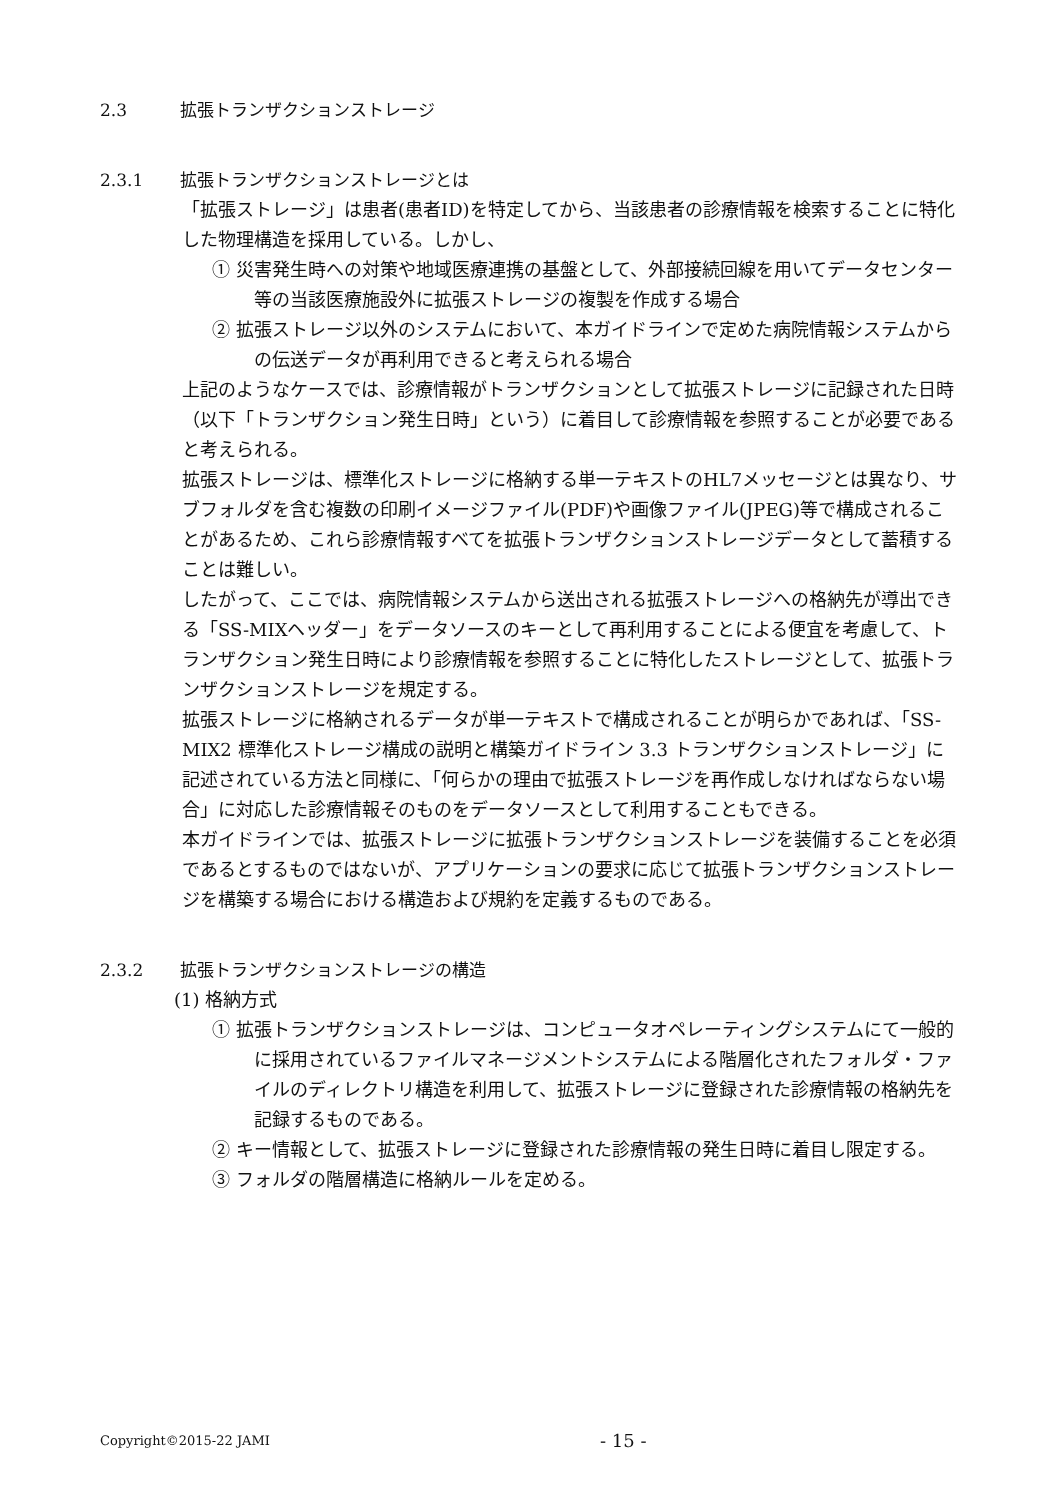2.3 拡張トランザクションストレージ
2.3.1 拡張トランザクションストレージとは
「拡張ストレージ」は患者(患者ID)を特定してから、当該患者の診療情報を検索することに特化した物理構造を採用している。しかし、
① 災害発生時への対策や地域医療連携の基盤として、外部接続回線を用いてデータセンター等の当該医療施設外に拡張ストレージの複製を作成する場合
② 拡張ストレージ以外のシステムにおいて、本ガイドラインで定めた病院情報システムからの伝送データが再利用できると考えられる場合
上記のようなケースでは、診療情報がトランザクションとして拡張ストレージに記録された日時（以下「トランザクション発生日時」という）に着目して診療情報を参照することが必要であると考えられる。
拡張ストレージは、標準化ストレージに格納する単一テキストのHL7メッセージとは異なり、サブフォルダを含む複数の印刷イメージファイル(PDF)や画像ファイル(JPEG)等で構成されることがあるため、これら診療情報すべてを拡張トランザクションストレージデータとして蓄積することは難しい。
したがって、ここでは、病院情報システムから送出される拡張ストレージへの格納先が導出できる「SS-MIXヘッダー」をデータソースのキーとして再利用することによる便宜を考慮して、トランザクション発生日時により診療情報を参照することに特化したストレージとして、拡張トランザクションストレージを規定する。
拡張ストレージに格納されるデータが単一テキストで構成されることが明らかであれば、「SS-MIX2 標準化ストレージ構成の説明と構築ガイドライン 3.3 トランザクションストレージ」に記述されている方法と同様に、「何らかの理由で拡張ストレージを再作成しなければならない場合」に対応した診療情報そのものをデータソースとして利用することもできる。
本ガイドラインでは、拡張ストレージに拡張トランザクションストレージを装備することを必須であるとするものではないが、アプリケーションの要求に応じて拡張トランザクションストレージを構築する場合における構造および規約を定義するものである。
2.3.2 拡張トランザクションストレージの構造
(1) 格納方式
① 拡張トランザクションストレージは、コンピュータオペレーティングシステムにて一般的に採用されているファイルマネージメントシステムによる階層化されたフォルダ・ファイルのディレクトリ構造を利用して、拡張ストレージに登録された診療情報の格納先を記録するものである。
② キー情報として、拡張ストレージに登録された診療情報の発生日時に着目し限定する。
③ フォルダの階層構造に格納ルールを定める。
Copyright©2015-22 JAMI - 15 -